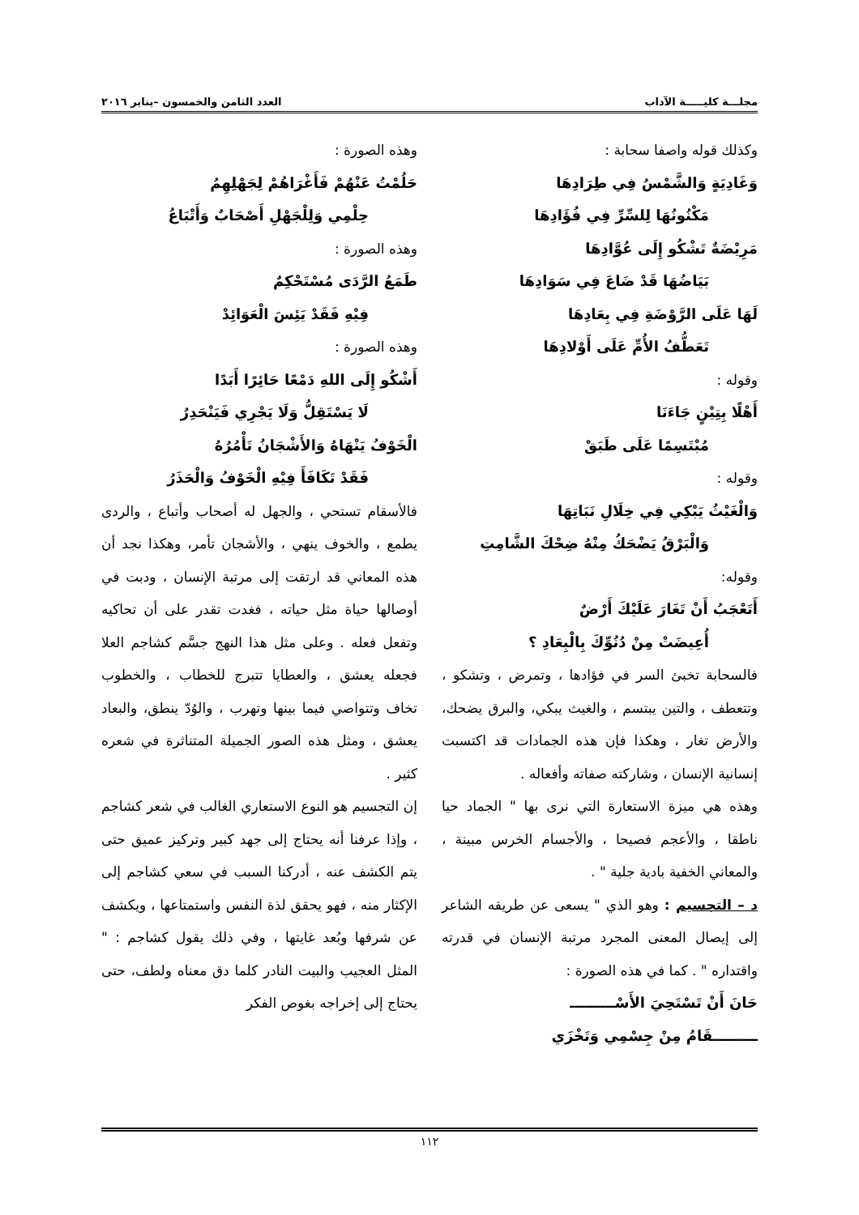مجلـــة كليـــــة الآداب العدد الثامن والخمسون –يناير ٢٠١٦
وكذلك قوله واصفا سحابة :
وَغَادِيَةٍ وَالشَّمْسُ فِي طِرَادِهَا
مَكْنُونُهَا لِلسِّرِّ فِي فُؤَادِهَا
مَرِيْضَةٌ تَشْكُو إِلَى عُوَّادِهَا
بَيَاضُهَا قَدْ ضَاعَ فِي سَوَادِهَا
لَهَا عَلَى الرَّوْضَةِ فِي بِعَادِهَا
تَعَطُّفُ الأُمِّ عَلَى أَوْلادِهَا
وقوله :
أَهْلًا بِتِيْنٍ جَاءَنَا
مُبْتَسِمًا عَلَى طَبَقْ
وقوله :
وَالْغَيْثُ يَبْكِي فِي خِلَالِ نَبَاتِهَا
وَالْبَرْقُ يَضْحَكُ مِنْهُ ضِحْكَ الشَّامِتِ
وقوله:
أَتَعْجَبُ أَنْ تَغَارَ عَلَيْكَ أَرْضٌ
أُعِيضَتْ مِنْ دُنُوِّكَ بِالْبِعَادِ ؟
فالسحابة تخبئ السر في فؤادها ، وتمرض ، وتشكو ، وتتعطف ، والتين يبتسم ، والغيث يبكي، والبرق يضحك، والأرض تغار ، وهكذا فإن هذه الجمادات قد اكتسبت إنسانية الإنسان ، وشاركته صفاته وأفعاله .
وهذه هي ميزة الاستعارة التي نرى بها " الجماد حيا ناطقا ، والأعجم فصيحا ، والأجسام الخرس مبينة ، والمعاني الخفية بادية جلية " .
د – التجسيم : وهو الذي " يسعى عن طريقه الشاعر إلى إيصال المعنى المجرد مرتبة الإنسان في قدرته واقتداره " . كما في هذه الصورة :
حَانَ أَنْ تَسْتَحِيَ الأَسْـــــــــ
ـــــــــقَامُ مِنْ جِسْمِي وَتَخْزَي
وهذه الصورة :
حَلُمْتُ عَنْهُمْ فَأَغْرَاهُمْ لِجَهْلِهِمُ
حِلْمِي وَلِلْجَهْلِ أَصْحَابٌ وَأَتْبَاعُ
وهذه الصورة :
طَمَعُ الرَّدَى مُسْتَحْكِمٌ
فِيْهِ فَقَدْ يَئِسَ الْعَوَائِدْ
وهذه الصورة :
أَشْكُو إِلَى اللهِ دَمْعًا حَائِرًا أَبَدًا
لَا يَسْتَقِلُّ وَلَا يَجْرِي فَيَنْحَدِرُ
الْخَوْفُ يَنْهَاهُ وَالأَشْجَانُ تَأْمُرُهُ
فَقَدْ تَكَافَأَ فِيْهِ الْخَوْفُ وَالْحَذَرُ
فالأسقام تستحي ، والجهل له أصحاب وأتباع ، والردى يطمع ، والخوف ينهي ، والأشجان تأمر، وهكذا نجد أن هذه المعاني قد ارتقت إلى مرتبة الإنسان ، ودبت في أوصالها حياة مثل حياته ، فغدت تقدر على أن تحاكيه وتفعل فعله . وعلى مثل هذا النهج جسَّم كشاجم العلا فجعله يعشق ، والعطايا تتبرج للخطاب ، والخطوب تخاف وتتواصي فيما بينها وتهرب ، والوُدّ ينطق، والبعاد يعشق ، ومثل هذه الصور الجميلة المتناثرة في شعره كثير .
إن التجسيم هو النوع الاستعاري الغالب في شعر كشاجم ، وإذا عرفنا أنه يحتاج إلى جهد كبير وتركيز عميق حتى يتم الكشف عنه ، أدركنا السبب في سعي كشاجم إلى الإكثار منه ، فهو يحقق لذة النفس واستمتاعها ، ويكشف عن شرفها وبُعد غايتها ، وفي ذلك يقول كشاجم : " المثل العجيب والبيت النادر كلما دق معناه ولطف، حتى يحتاج إلى إخراجه بغوص الفكر
١١٢